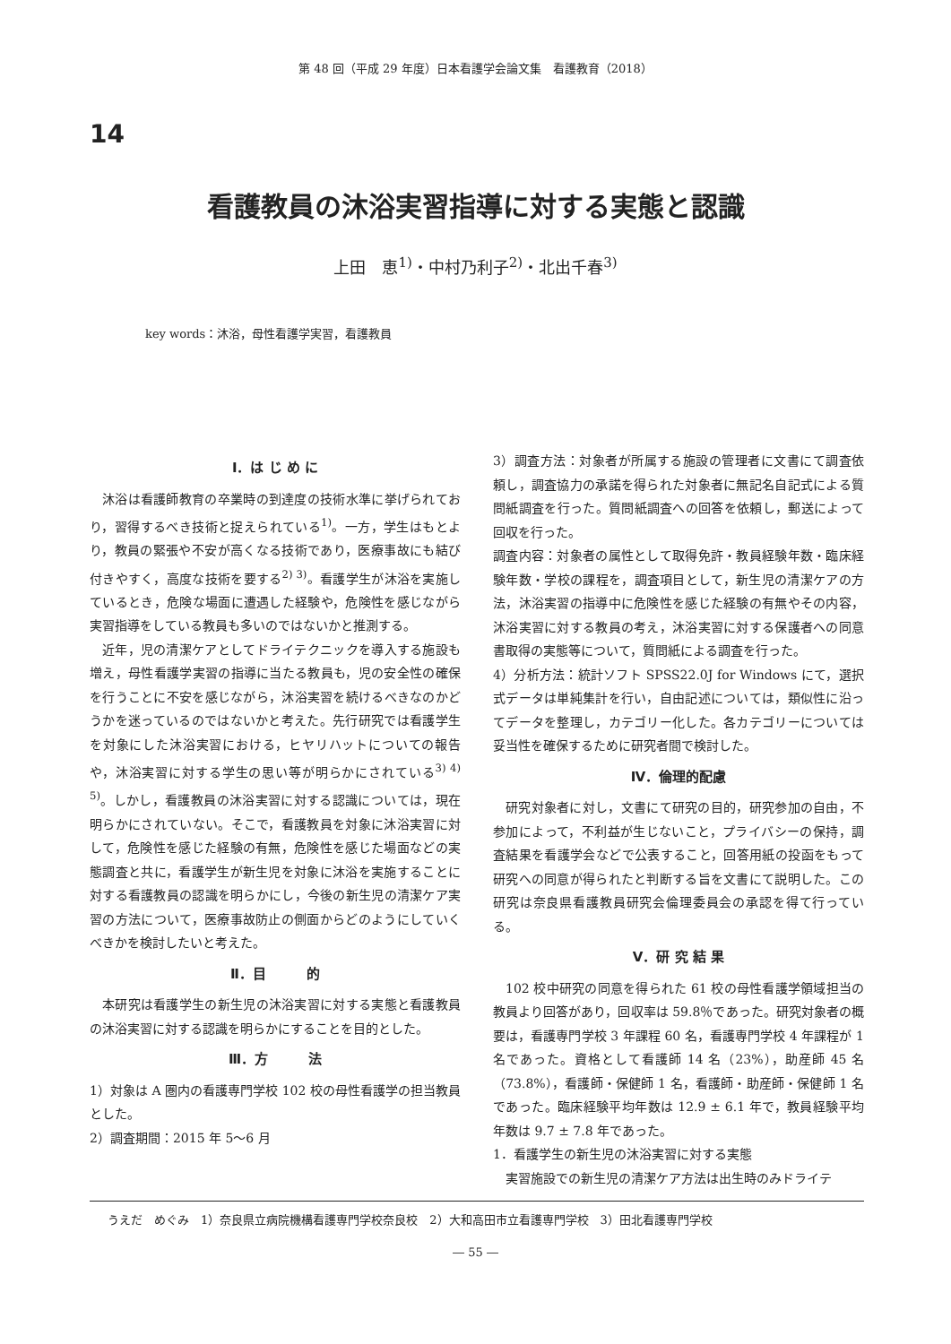第 48 回（平成 29 年度）日本看護学会論文集　看護教育（2018）
14
看護教員の沐浴実習指導に対する実態と認識
上田　恵<sup>1)</sup>・中村乃利子<sup>2)</sup>・北出千春<sup>3)</sup>
key words：沐浴，母性看護学実習，看護教員
Ⅰ．は じ め に
沐浴は看護師教育の卒業時の到達度の技術水準に挙げられており，習得するべき技術と捉えられている<sup>1)</sup>。一方，学生はもとより，教員の緊張や不安が高くなる技術であり，医療事故にも結び付きやすく，高度な技術を要する<sup>2) 3)</sup>。看護学生が沐浴を実施しているとき，危険な場面に遭遇した経験や，危険性を感じながら実習指導をしている教員も多いのではないかと推測する。
近年，児の清潔ケアとしてドライテクニックを導入する施設も増え，母性看護学実習の指導に当たる教員も，児の安全性の確保を行うことに不安を感じながら，沐浴実習を続けるべきなのかどうかを迷っているのではないかと考えた。先行研究では看護学生を対象にした沐浴実習における，ヒヤリハットについての報告や，沐浴実習に対する学生の思い等が明らかにされている<sup>3) 4) 5)</sup>。しかし，看護教員の沐浴実習に対する認識については，現在明らかにされていない。そこで，看護教員を対象に沐浴実習に対して，危険性を感じた経験の有無，危険性を感じた場面などの実態調査と共に，看護学生が新生児を対象に沐浴を実施することに対する看護教員の認識を明らかにし，今後の新生児の清潔ケア実習の方法について，医療事故防止の側面からどのようにしていくべきかを検討したいと考えた。
Ⅱ．目　　　的
本研究は看護学生の新生児の沐浴実習に対する実態と看護教員の沐浴実習に対する認識を明らかにすることを目的とした。
Ⅲ．方　　　法
1）対象は A 圏内の看護専門学校 102 校の母性看護学の担当教員とした。
2）調査期間：2015 年 5～6 月
3）調査方法：対象者が所属する施設の管理者に文書にて調査依頼し，調査協力の承諾を得られた対象者に無記名自記式による質問紙調査を行った。質問紙調査への回答を依頼し，郵送によって回収を行った。
調査内容：対象者の属性として取得免許・教員経験年数・臨床経験年数・学校の課程を，調査項目として，新生児の清潔ケアの方法，沐浴実習の指導中に危険性を感じた経験の有無やその内容，沐浴実習に対する教員の考え，沐浴実習に対する保護者への同意書取得の実態等について，質問紙による調査を行った。
4）分析方法：統計ソフト SPSS22.0J for Windows にて，選択式データは単純集計を行い，自由記述については，類似性に沿ってデータを整理し，カテゴリー化した。各カテゴリーについては妥当性を確保するために研究者間で検討した。
Ⅳ．倫理的配慮
研究対象者に対し，文書にて研究の目的，研究参加の自由，不参加によって，不利益が生じないこと，プライバシーの保持，調査結果を看護学会などで公表すること，回答用紙の投函をもって研究への同意が得られたと判断する旨を文書にて説明した。この研究は奈良県看護教員研究会倫理委員会の承認を得て行っている。
Ⅴ．研 究 結 果
102 校中研究の同意を得られた 61 校の母性看護学領域担当の教員より回答があり，回収率は 59.8％であった。研究対象者の概要は，看護専門学校 3 年課程 60 名，看護専門学校 4 年課程が 1 名であった。資格として看護師 14 名（23%），助産師 45 名（73.8%），看護師・保健師 1 名，看護師・助産師・保健師 1 名であった。臨床経験平均年数は 12.9 ± 6.1 年で，教員経験平均年数は 9.7 ± 7.8 年であった。
1．看護学生の新生児の沐浴実習に対する実態
実習施設での新生児の清潔ケア方法は出生時のみドライテ
うえだ　めぐみ　1）奈良県立病院機構看護専門学校奈良校　2）大和高田市立看護専門学校　3）田北看護専門学校
― 55 ―